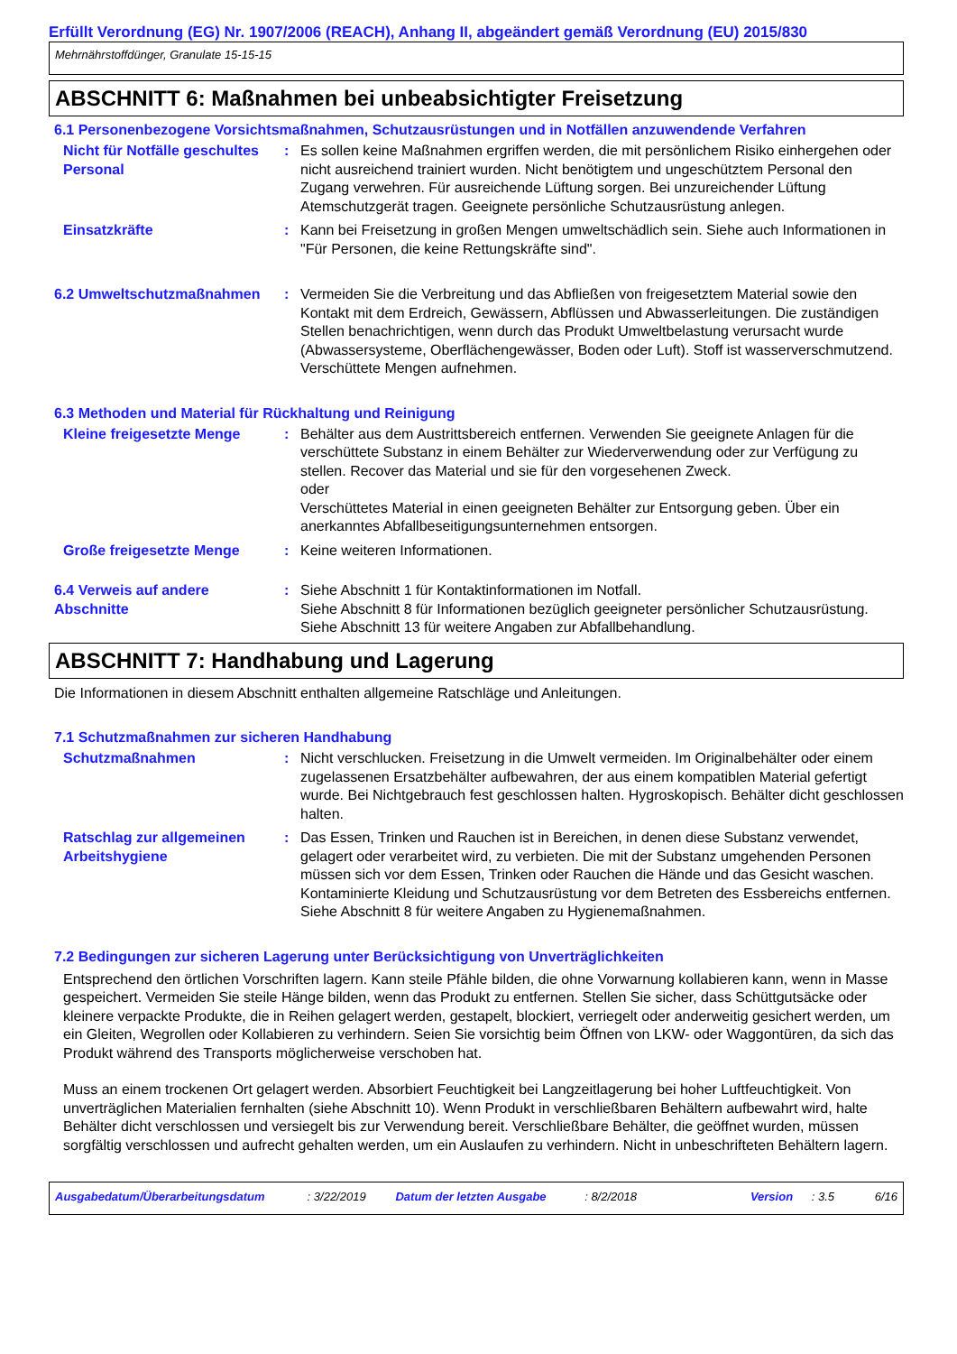Erfüllt Verordnung (EG) Nr. 1907/2006 (REACH), Anhang II, abgeändert gemäß Verordnung (EU) 2015/830
Mehrnährstoffdünger, Granulate 15-15-15
ABSCHNITT 6: Maßnahmen bei unbeabsichtigter Freisetzung
6.1 Personenbezogene Vorsichtsmaßnahmen, Schutzausrüstungen und in Notfällen anzuwendende Verfahren
Nicht für Notfälle geschultes Personal
: Es sollen keine Maßnahmen ergriffen werden, die mit persönlichem Risiko einhergehen oder nicht ausreichend trainiert wurden. Nicht benötigtem und ungeschütztem Personal den Zugang verwehren. Für ausreichende Lüftung sorgen. Bei unzureichender Lüftung Atemschutzgerät tragen. Geeignete persönliche Schutzausrüstung anlegen.
Einsatzkräfte : Kann bei Freisetzung in großen Mengen umweltschädlich sein. Siehe auch Informationen in "Für Personen, die keine Rettungskräfte sind".
6.2 Umweltschutzmaßnahmen : Vermeiden Sie die Verbreitung und das Abfließen von freigesetztem Material sowie den Kontakt mit dem Erdreich, Gewässern, Abflüssen und Abwasserleitungen. Die zuständigen Stellen benachrichtigen, wenn durch das Produkt Umweltbelastung verursacht wurde (Abwassersysteme, Oberflächengewässer, Boden oder Luft). Stoff ist wasserverschmutzend. Verschüttete Mengen aufnehmen.
6.3 Methoden und Material für Rückhaltung und Reinigung
Kleine freigesetzte Menge : Behälter aus dem Austrittsbereich entfernen. Verwenden Sie geeignete Anlagen für die verschüttete Substanz in einem Behälter zur Wiederverwendung oder zur Verfügung zu stellen. Recover das Material und sie für den vorgesehenen Zweck.
oder
Verschüttetes Material in einen geeigneten Behälter zur Entsorgung geben. Über ein anerkanntes Abfallbeseitigungsunternehmen entsorgen.
Große freigesetzte Menge : Keine weiteren Informationen.
6.4 Verweis auf andere Abschnitte
: Siehe Abschnitt 1 für Kontaktinformationen im Notfall.
Siehe Abschnitt 8 für Informationen bezüglich geeigneter persönlicher Schutzausrüstung.
Siehe Abschnitt 13 für weitere Angaben zur Abfallbehandlung.
ABSCHNITT 7: Handhabung und Lagerung
Die Informationen in diesem Abschnitt enthalten allgemeine Ratschläge und Anleitungen.
7.1 Schutzmaßnahmen zur sicheren Handhabung
Schutzmaßnahmen : Nicht verschlucken. Freisetzung in die Umwelt vermeiden. Im Originalbehälter oder einem zugelassenen Ersatzbehälter aufbewahren, der aus einem kompatiblen Material gefertigt wurde. Bei Nichtgebrauch fest geschlossen halten. Hygroskopisch. Behälter dicht geschlossen halten.
Ratschlag zur allgemeinen Arbeitshygiene
: Das Essen, Trinken und Rauchen ist in Bereichen, in denen diese Substanz verwendet, gelagert oder verarbeitet wird, zu verbieten. Die mit der Substanz umgehenden Personen müssen sich vor dem Essen, Trinken oder Rauchen die Hände und das Gesicht waschen. Kontaminierte Kleidung und Schutzausrüstung vor dem Betreten des Essbereichs entfernen. Siehe Abschnitt 8 für weitere Angaben zu Hygienemaßnahmen.
7.2 Bedingungen zur sicheren Lagerung unter Berücksichtigung von Unverträglichkeiten
Entsprechend den örtlichen Vorschriften lagern. Kann steile Pfähle bilden, die ohne Vorwarnung kollabieren kann, wenn in Masse gespeichert. Vermeiden Sie steile Hänge bilden, wenn das Produkt zu entfernen. Stellen Sie sicher, dass Schüttgutsäcke oder kleinere verpackte Produkte, die in Reihen gelagert werden, gestapelt, blockiert, verriegelt oder anderweitig gesichert werden, um ein Gleiten, Wegrollen oder Kollabieren zu verhindern. Seien Sie vorsichtig beim Öffnen von LKW- oder Waggontüren, da sich das Produkt während des Transports möglicherweise verschoben hat.
Muss an einem trockenen Ort gelagert werden. Absorbiert Feuchtigkeit bei Langzeitlagerung bei hoher Luftfeuchtigkeit. Von unverträglichen Materialien fernhalten (siehe Abschnitt 10). Wenn Produkt in verschließbaren Behältern aufbewahrt wird, halte Behälter dicht verschlossen und versiegelt bis zur Verwendung bereit. Verschließbare Behälter, die geöffnet wurden, müssen sorgfältig verschlossen und aufrecht gehalten werden, um ein Auslaufen zu verhindern. Nicht in unbeschrifteten Behältern lagern.
Ausgabedatum/Überarbeitungsdatum : 3/22/2019 Datum der letzten Ausgabe : 8/2/2018 Version : 3.5 6/16